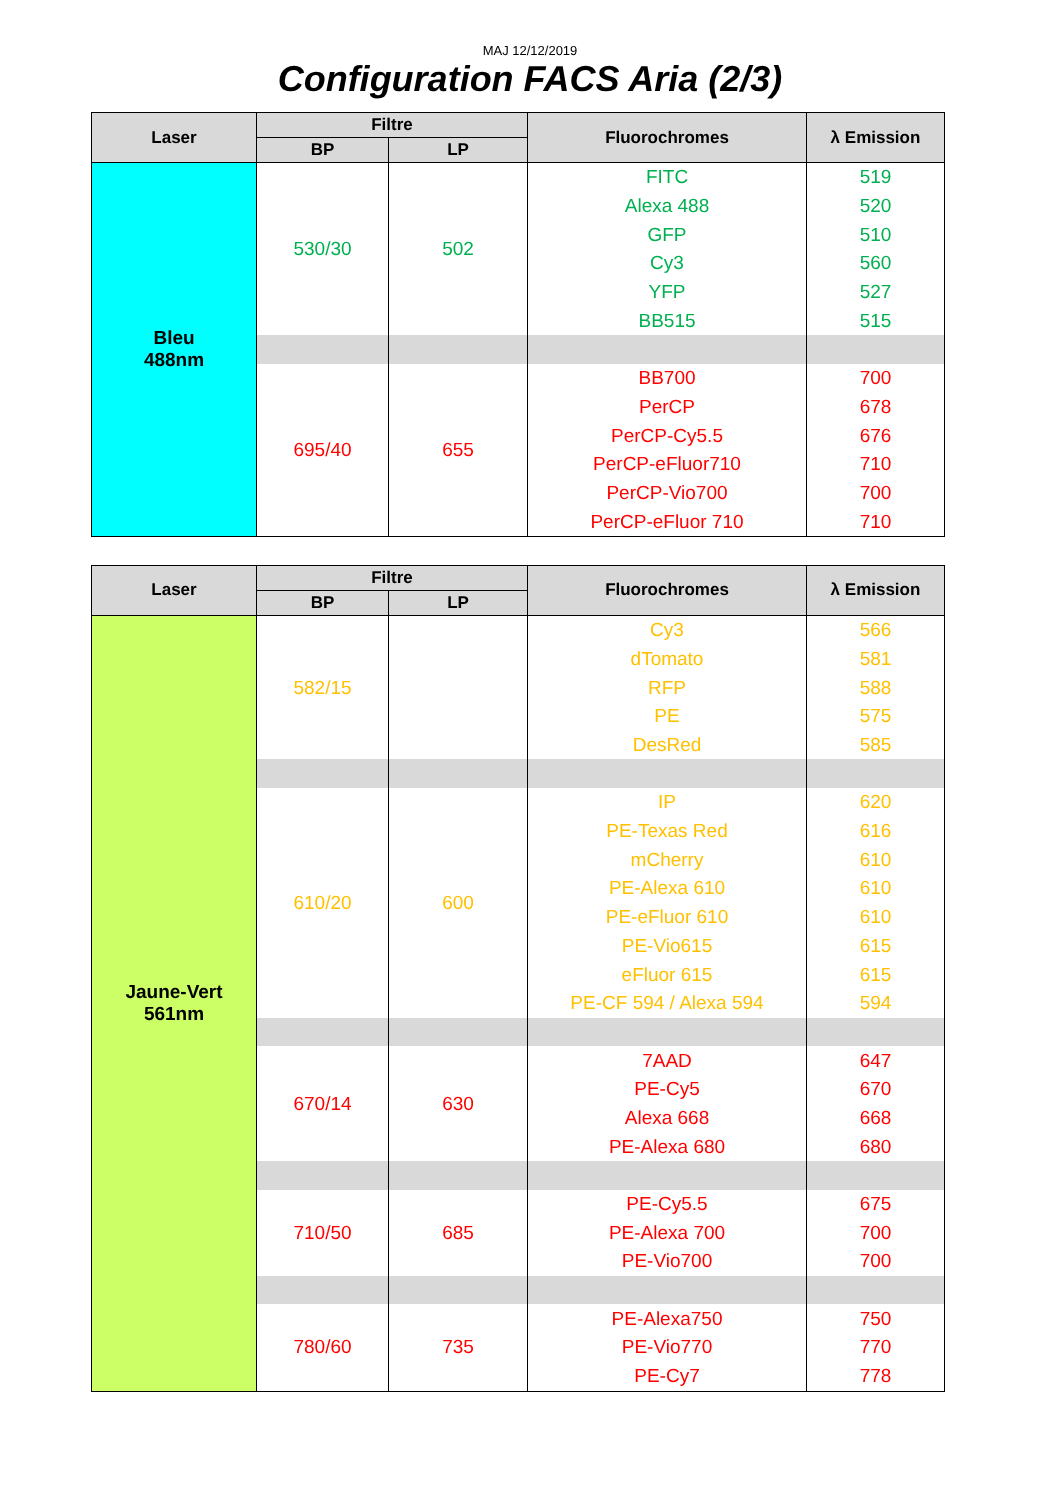MAJ 12/12/2019
Configuration FACS Aria (2/3)
| Laser | Filtre | | Fluorochromes | λ Emission |
| --- | --- | --- | --- | --- |
| | BP | LP | | |
| Bleu 488nm | 530/30 | 502 | FITC | 519 |
| | | | Alexa 488 | 520 |
| | | | GFP | 510 |
| | | | Cy3 | 560 |
| | | | YFP | 527 |
| | | | BB515 | 515 |
| | 695/40 | 655 | BB700 | 700 |
| | | | PerCP | 678 |
| | | | PerCP-Cy5.5 | 676 |
| | | | PerCP-eFluor710 | 710 |
| | | | PerCP-Vio700 | 700 |
| | | | PerCP-eFluor 710 | 710 |
| Laser | Filtre | | Fluorochromes | λ Emission |
| --- | --- | --- | --- | --- |
| | BP | LP | | |
| Jaune-Vert 561nm | 582/15 | | Cy3 | 566 |
| | | | dTomato | 581 |
| | | | RFP | 588 |
| | | | PE | 575 |
| | | | DesRed | 585 |
| | 610/20 | 600 | IP | 620 |
| | | | PE-Texas Red | 616 |
| | | | mCherry | 610 |
| | | | PE-Alexa 610 | 610 |
| | | | PE-eFluor 610 | 610 |
| | | | PE-Vio615 | 615 |
| | | | eFluor 615 | 615 |
| | | | PE-CF 594 / Alexa 594 | 594 |
| | 670/14 | 630 | 7AAD | 647 |
| | | | PE-Cy5 | 670 |
| | | | Alexa 668 | 668 |
| | | | PE-Alexa 680 | 680 |
| | 710/50 | 685 | PE-Cy5.5 | 675 |
| | | | PE-Alexa 700 | 700 |
| | | | PE-Vio700 | 700 |
| | 780/60 | 735 | PE-Alexa750 | 750 |
| | | | PE-Vio770 | 770 |
| | | | PE-Cy7 | 778 |